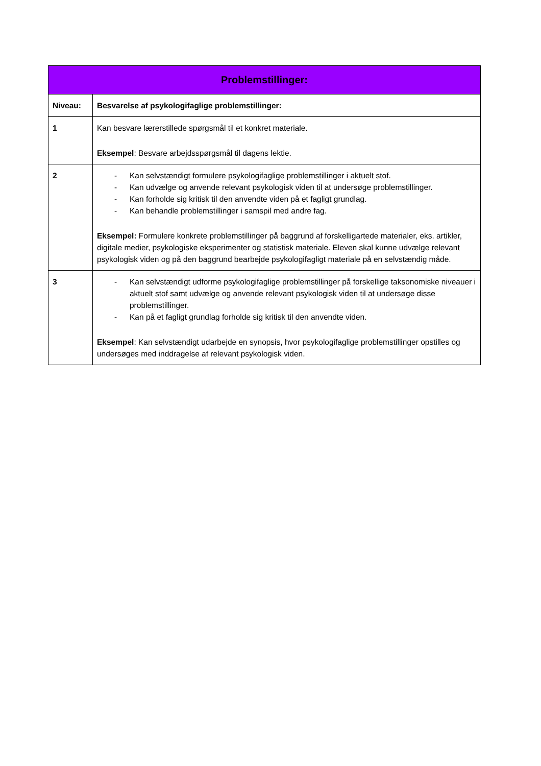| Problemstillinger: | |
| --- | --- |
| Niveau: | Besvarelse af psykologifaglige problemstillinger: |
| 1 | Kan besvare lærerstillede spørgsmål til et konkret materiale. Eksempel : Besvare arbejdsspørgsmål til dagens lektie. |
| 2 | - Kan selvstændigt formulere psykologifaglige problemstillinger i aktuelt stof. - Kan udvælge og anvende relevant psykologisk viden til at undersøge problemstillinger. - Kan forholde sig kritisk til den anvendte viden på et fagligt grundlag. - Kan behandle problemstillinger i samspil med andre fag. Eksempel: Formulere konkrete problemstillinger på baggrund af forskelligartede materialer, eks. artikler, digitale medier, psykologiske eksperimenter og statistisk materiale. Eleven skal kunne udvælge relevant psykologisk viden og på den baggrund bearbejde psykologifagligt materiale på en selvstændig måde. |
| 3 | - Kan selvstændigt udforme psykologifaglige problemstillinger på forskellige taksonomiske niveauer i aktuelt stof samt udvælge og anvende relevant psykologisk viden til at undersøge disse problemstillinger. - Kan på et fagligt grundlag forholde sig kritisk til den anvendte viden. Eksempel : Kan selvstændigt udarbejde en synopsis, hvor psykologifaglige problemstillinger opstilles og undersøges med inddragelse af relevant psykologisk viden. |